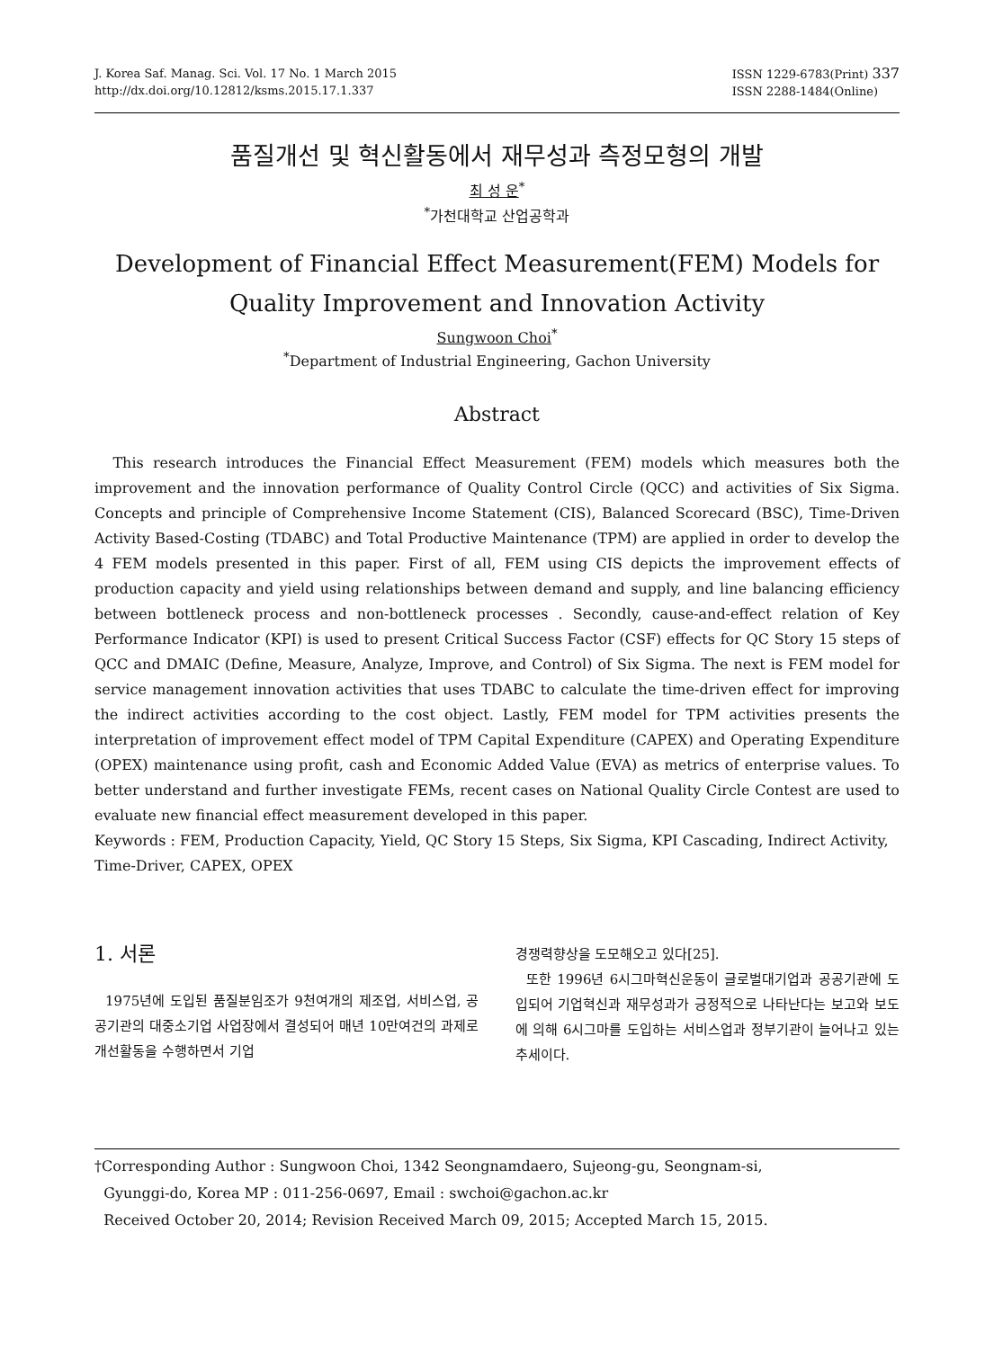J. Korea Saf. Manag. Sci. Vol. 17 No. 1 March 2015
http://dx.doi.org/10.12812/ksms.2015.17.1.337
ISSN 1229-6783(Print) 337
ISSN 2288-1484(Online)
품질개선 및 혁신활동에서 재무성과 측정모형의 개발
최 성 운<sup>*</sup>
<sup>*</sup> 가천대학교 산업공학과
Development of Financial Effect Measurement(FEM) Models for Quality Improvement and Innovation Activity
Sungwoon Choi<sup>*</sup>
<sup>*</sup> Department of Industrial Engineering, Gachon University
Abstract
This research introduces the Financial Effect Measurement (FEM) models which measures both the improvement and the innovation performance of Quality Control Circle (QCC) and activities of Six Sigma. Concepts and principle of Comprehensive Income Statement (CIS), Balanced Scorecard (BSC), Time-Driven Activity Based-Costing (TDABC) and Total Productive Maintenance (TPM) are applied in order to develop the 4 FEM models presented in this paper. First of all, FEM using CIS depicts the improvement effects of production capacity and yield using relationships between demand and supply, and line balancing efficiency between bottleneck process and non-bottleneck processes . Secondly, cause-and-effect relation of Key Performance Indicator (KPI) is used to present Critical Success Factor (CSF) effects for QC Story 15 steps of QCC and DMAIC (Define, Measure, Analyze, Improve, and Control) of Six Sigma. The next is FEM model for service management innovation activities that uses TDABC to calculate the time-driven effect for improving the indirect activities according to the cost object. Lastly, FEM model for TPM activities presents the interpretation of improvement effect model of TPM Capital Expenditure (CAPEX) and Operating Expenditure (OPEX) maintenance using profit, cash and Economic Added Value (EVA) as metrics of enterprise values. To better understand and further investigate FEMs, recent cases on National Quality Circle Contest are used to evaluate new financial effect measurement developed in this paper.
Keywords : FEM, Production Capacity, Yield, QC Story 15 Steps, Six Sigma, KPI Cascading, Indirect Activity, Time-Driver, CAPEX, OPEX
1. 서론
1975년에 도입된 품질분임조가 9천여개의 제조업, 서비스업, 공공기관의 대중소기업 사업장에서 결성되어 매년 10만여건의 과제로 개선활동을 수행하면서 기업
경쟁력향상을 도모해오고 있다[25].
또한 1996년 6시그마혁신운동이 글로벌대기업과 공공기관에 도입되어 기업혁신과 재무성과가 긍정적으로 나타난다는 보고와 보도에 의해 6시그마를 도입하는 서비스업과 정부기관이 늘어나고 있는 추세이다.
†Corresponding Author : Sungwoon Choi, 1342 Seongnamdaero, Sujeong-gu, Seongnam-si,
Gyunggi-do, Korea MP : 011-256-0697, Email : swchoi@gachon.ac.kr
Received October 20, 2014; Revision Received March 09, 2015; Accepted March 15, 2015.